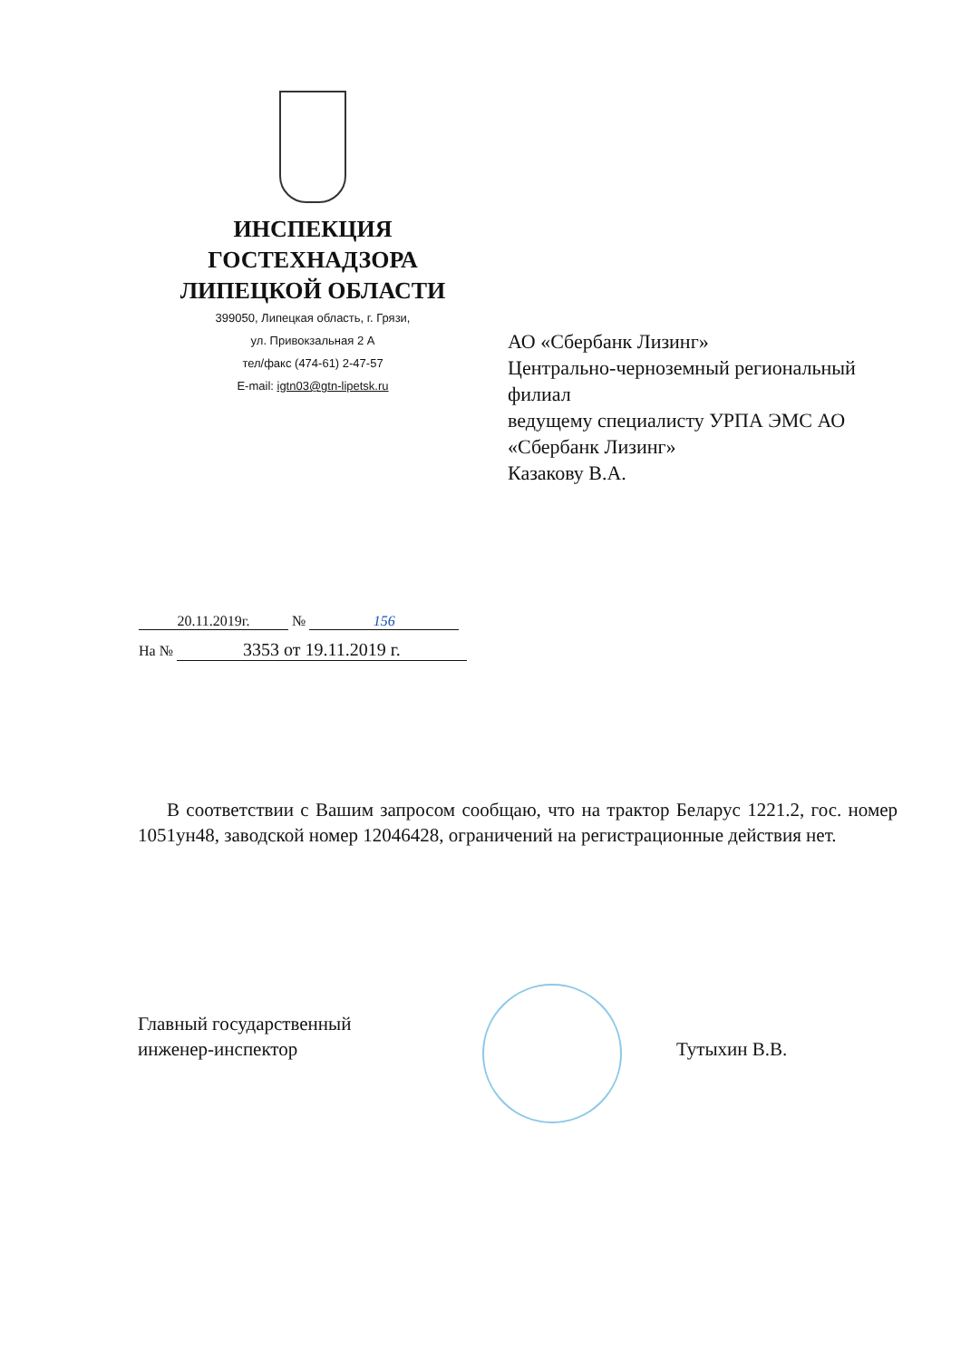ИНСПЕКЦИЯ
ГОСТЕХНАДЗОРА
ЛИПЕЦКОЙ ОБЛАСТИ
399050, Липецкая область, г. Грязи,
ул. Привокзальная 2 А
тел/факс (474-61) 2-47-57
E-mail: igtn03@gtn-lipetsk.ru
АО «Сбербанк Лизинг»
Центрально-черноземный региональный филиал
ведущему специалисту УРПА ЭМС АО «Сбербанк Лизинг»
Казакову В.А.
20.11.2019г. № 156
На № 3353 от 19.11.2019 г.
В соответствии с Вашим запросом сообщаю, что на трактор Беларус 1221.2, гос. номер 1051ун48, заводской номер 12046428, ограничений на регистрационные действия нет.
Главный государственный
инженер-инспектор
Тутыхин В.В.